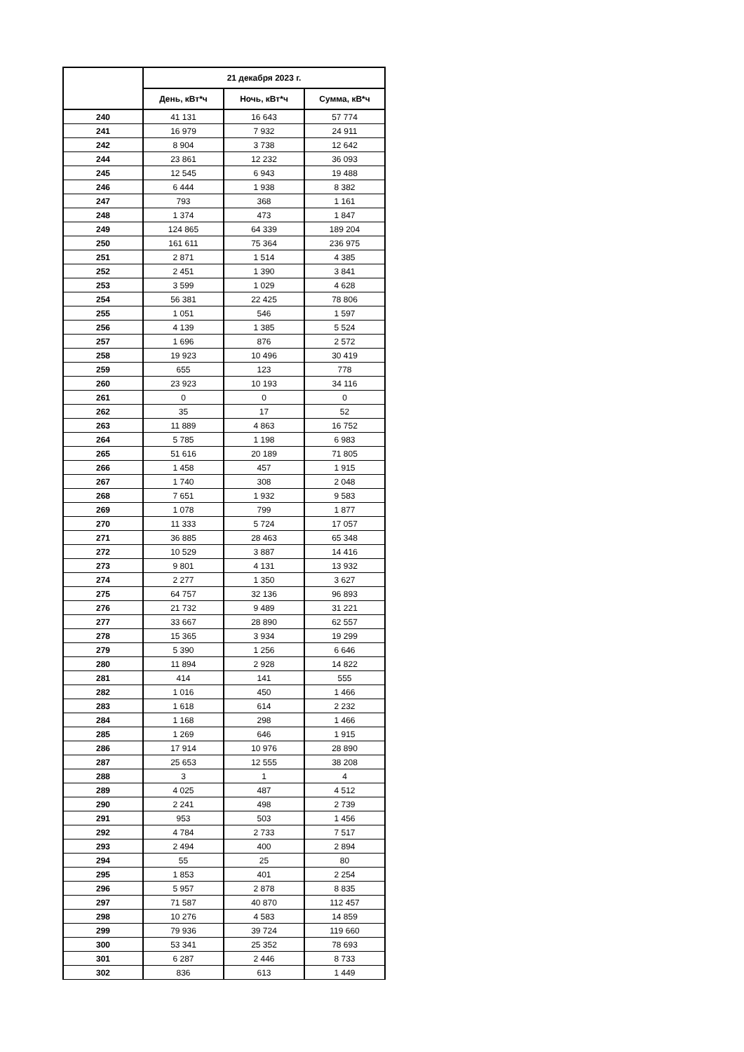| | 21 декабря 2023 г. | | |
| --- | --- | --- | --- |
| | День, кВт*ч | Ночь, кВт*ч | Сумма, кВ*ч |
| 240 | 41 131 | 16 643 | 57 774 |
| 241 | 16 979 | 7 932 | 24 911 |
| 242 | 8 904 | 3 738 | 12 642 |
| 244 | 23 861 | 12 232 | 36 093 |
| 245 | 12 545 | 6 943 | 19 488 |
| 246 | 6 444 | 1 938 | 8 382 |
| 247 | 793 | 368 | 1 161 |
| 248 | 1 374 | 473 | 1 847 |
| 249 | 124 865 | 64 339 | 189 204 |
| 250 | 161 611 | 75 364 | 236 975 |
| 251 | 2 871 | 1 514 | 4 385 |
| 252 | 2 451 | 1 390 | 3 841 |
| 253 | 3 599 | 1 029 | 4 628 |
| 254 | 56 381 | 22 425 | 78 806 |
| 255 | 1 051 | 546 | 1 597 |
| 256 | 4 139 | 1 385 | 5 524 |
| 257 | 1 696 | 876 | 2 572 |
| 258 | 19 923 | 10 496 | 30 419 |
| 259 | 655 | 123 | 778 |
| 260 | 23 923 | 10 193 | 34 116 |
| 261 | 0 | 0 | 0 |
| 262 | 35 | 17 | 52 |
| 263 | 11 889 | 4 863 | 16 752 |
| 264 | 5 785 | 1 198 | 6 983 |
| 265 | 51 616 | 20 189 | 71 805 |
| 266 | 1 458 | 457 | 1 915 |
| 267 | 1 740 | 308 | 2 048 |
| 268 | 7 651 | 1 932 | 9 583 |
| 269 | 1 078 | 799 | 1 877 |
| 270 | 11 333 | 5 724 | 17 057 |
| 271 | 36 885 | 28 463 | 65 348 |
| 272 | 10 529 | 3 887 | 14 416 |
| 273 | 9 801 | 4 131 | 13 932 |
| 274 | 2 277 | 1 350 | 3 627 |
| 275 | 64 757 | 32 136 | 96 893 |
| 276 | 21 732 | 9 489 | 31 221 |
| 277 | 33 667 | 28 890 | 62 557 |
| 278 | 15 365 | 3 934 | 19 299 |
| 279 | 5 390 | 1 256 | 6 646 |
| 280 | 11 894 | 2 928 | 14 822 |
| 281 | 414 | 141 | 555 |
| 282 | 1 016 | 450 | 1 466 |
| 283 | 1 618 | 614 | 2 232 |
| 284 | 1 168 | 298 | 1 466 |
| 285 | 1 269 | 646 | 1 915 |
| 286 | 17 914 | 10 976 | 28 890 |
| 287 | 25 653 | 12 555 | 38 208 |
| 288 | 3 | 1 | 4 |
| 289 | 4 025 | 487 | 4 512 |
| 290 | 2 241 | 498 | 2 739 |
| 291 | 953 | 503 | 1 456 |
| 292 | 4 784 | 2 733 | 7 517 |
| 293 | 2 494 | 400 | 2 894 |
| 294 | 55 | 25 | 80 |
| 295 | 1 853 | 401 | 2 254 |
| 296 | 5 957 | 2 878 | 8 835 |
| 297 | 71 587 | 40 870 | 112 457 |
| 298 | 10 276 | 4 583 | 14 859 |
| 299 | 79 936 | 39 724 | 119 660 |
| 300 | 53 341 | 25 352 | 78 693 |
| 301 | 6 287 | 2 446 | 8 733 |
| 302 | 836 | 613 | 1 449 |